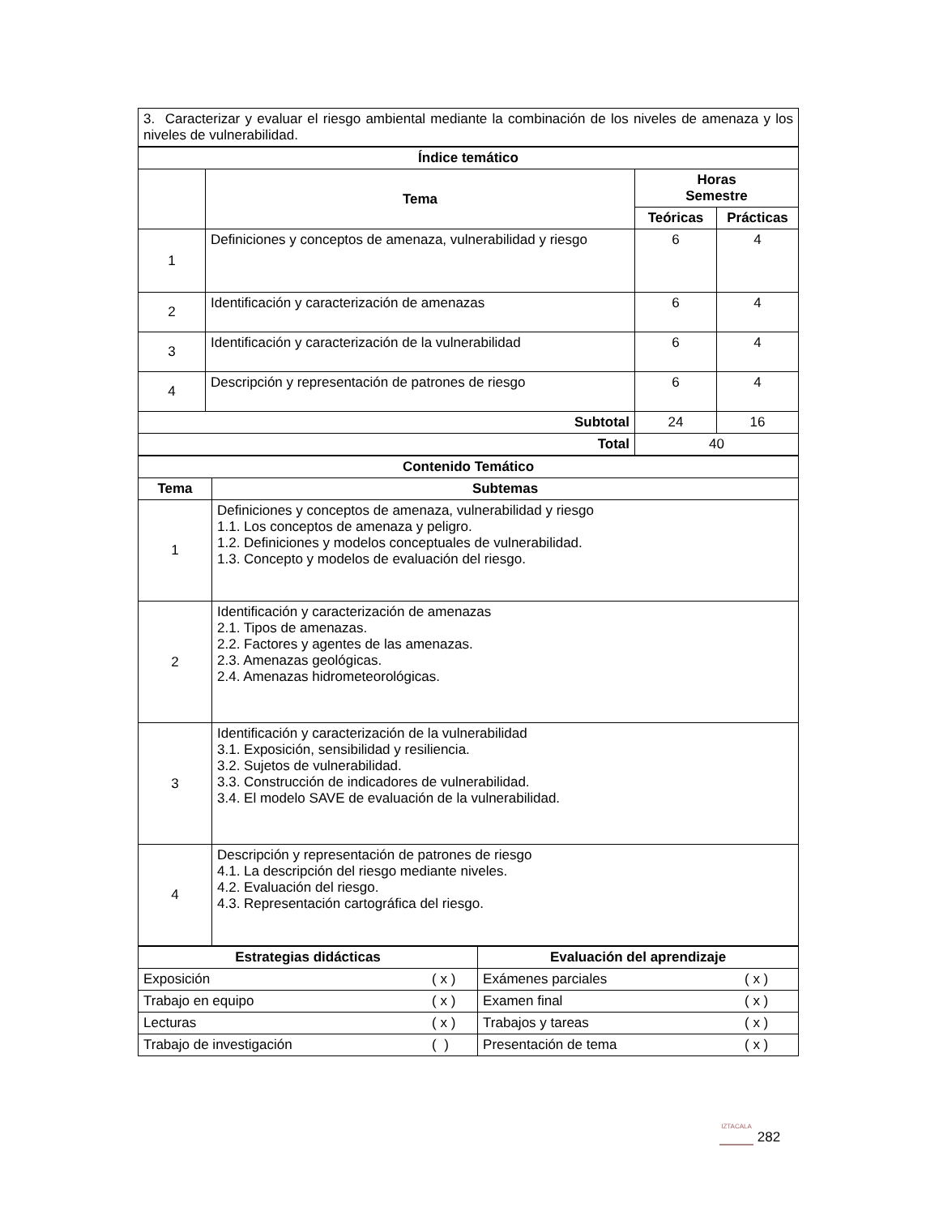| 3. Caracterizar y evaluar el riesgo ambiental mediante la combinación de los niveles de amenaza y los niveles de vulnerabilidad. |
| Índice temático | | | |
| --- | --- | --- | --- |
| | Tema | Horas Semestre | |
| | | Teóricas | Prácticas |
| 1 | Definiciones y conceptos de amenaza, vulnerabilidad y riesgo | 6 | 4 |
| 2 | Identificación y caracterización de amenazas | 6 | 4 |
| 3 | Identificación y caracterización de la vulnerabilidad | 6 | 4 |
| 4 | Descripción y representación de patrones de riesgo | 6 | 4 |
| Subtotal | | 24 | 16 |
| Total | | 40 | |
| Contenido Temático | |
| --- | --- |
| Tema | Subtemas |
| 1 | Definiciones y conceptos de amenaza, vulnerabilidad y riesgo 1.1. Los conceptos de amenaza y peligro. 1.2. Definiciones y modelos conceptuales de vulnerabilidad. 1.3. Concepto y modelos de evaluación del riesgo. |
| 2 | Identificación y caracterización de amenazas 2.1. Tipos de amenazas. 2.2. Factores y agentes de las amenazas. 2.3. Amenazas geológicas. 2.4. Amenazas hidrometeorológicas. |
| 3 | Identificación y caracterización de la vulnerabilidad 3.1. Exposición, sensibilidad y resiliencia. 3.2. Sujetos de vulnerabilidad. 3.3. Construcción de indicadores de vulnerabilidad. 3.4. El modelo SAVE de evaluación de la vulnerabilidad. |
| 4 | Descripción y representación de patrones de riesgo 4.1. La descripción del riesgo mediante niveles. 4.2. Evaluación del riesgo. 4.3. Representación cartográfica del riesgo. |
| Estrategias didácticas | | Evaluación del aprendizaje | |
| --- | --- | --- | --- |
| Exposición | ( x ) | Exámenes parciales | ( x ) |
| Trabajo en equipo | ( x ) | Examen final | ( x ) |
| Lecturas | ( x ) | Trabajos y tareas | ( x ) |
| Trabajo de investigación | ( ) | Presentación de tema | ( x ) |
IZTACALA 282